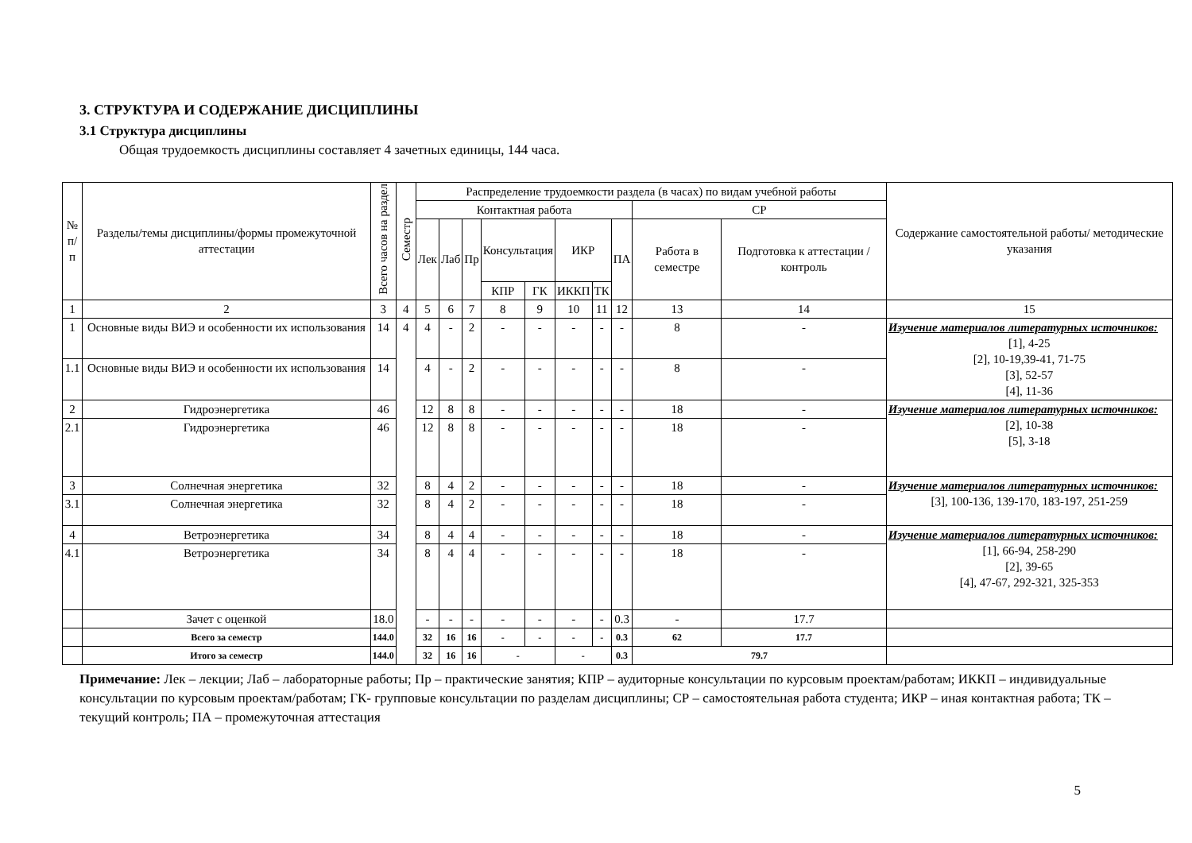3. СТРУКТУРА И СОДЕРЖАНИЕ ДИСЦИПЛИНЫ
3.1 Структура дисциплины
Общая трудоемкость дисциплины составляет 4 зачетных единицы, 144 часа.
| № п/п | Разделы/темы дисциплины/формы промежуточной аттестации | Всего часов на раздел | Семестр | Распределение трудоемкости раздела (в часах) по видам учебной работы | | | | | | | | | | Содержание самостоятельной работы/ методические указания |
| --- | --- | --- | --- | --- | --- | --- | --- | --- | --- | --- | --- | --- | --- | --- |
| | | | | Контактная работа | | | | | | | | СР | | |
| | | | | Лек | Лаб | Пр | Консультация | | ИКР | | ПА | Работа в семестре | Подготовка к аттестации /контроль | |
| | | | | | | | КПР | ГК | ИККП | ТК | | | | |
| 1 | 2 | 3 | 4 | 5 | 6 | 7 | 8 | 9 | 10 | 11 | 12 | 13 | 14 | 15 |
| 1 | Основные виды ВИЭ и особенности их использования | 14 | 4 | 4 | - | 2 | - | - | - | - | - | 8 | - | Изучение материалов литературных источников: [1], 4-25 [2], 10-19,39-41, 71-75 [3], 52-57 [4], 11-36 |
| 1.1 | Основные виды ВИЭ и особенности их использования | 14 | | 4 | - | 2 | - | - | - | - | - | 8 | - | |
| 2 | Гидроэнергетика | 46 | | 12 | 8 | 8 | - | - | - | - | - | 18 | - | Изучение материалов литературных источников: [2], 10-38 [5], 3-18 |
| 2.1 | Гидроэнергетика | 46 | | 12 | 8 | 8 | - | - | - | - | - | 18 | - | |
| 3 | Солнечная энергетика | 32 | | 8 | 4 | 2 | - | - | - | - | - | 18 | - | Изучение материалов литературных источников: [3], 100-136, 139-170, 183-197, 251-259 |
| 3.1 | Солнечная энергетика | 32 | | 8 | 4 | 2 | - | - | - | - | - | 18 | - | |
| 4 | Ветроэнергетика | 34 | | 8 | 4 | 4 | - | - | - | - | - | 18 | - | Изучение материалов литературных источников: [1], 66-94, 258-290 [2], 39-65 [4], 47-67, 292-321, 325-353 |
| 4.1 | Ветроэнергетика | 34 | | 8 | 4 | 4 | - | - | - | - | - | 18 | - | |
| | Зачет с оценкой | 18.0 | | - | - | - | - | - | - | - | 0.3 | - | 17.7 | |
| | Всего за семестр | 144.0 | | 32 | 16 | 16 | - | - | - | - | 0.3 | 62 | 17.7 | |
| | Итого за семестр | 144.0 | | 32 | 16 | 16 | - | | - | | 0.3 | 79.7 | | |
Примечание: Лек – лекции; Лаб – лабораторные работы; Пр – практические занятия; КПР – аудиторные консультации по курсовым проектам/работам; ИККП – индивидуальные консультации по курсовым проектам/работам; ГК- групповые консультации по разделам дисциплины; СР – самостоятельная работа студента; ИКР – иная контактная работа; ТК – текущий контроль; ПА – промежуточная аттестация
5